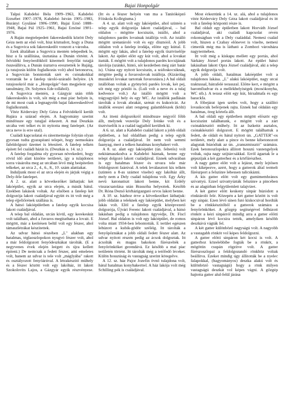2 Bajai Honpolgár
Talpsi Kabdebó Béla 1909–1963, Kabdebó Erzsébet 1907–1978, Kabdebó István 1905–1983, Burányi Gyuláné 1906–1990, Bajai Ernő 1888–1948, Bajai Pál 1925–1961, Bajai Ernőné 1901–1976.
A Baján megtelepedett fakereskedők között Dely Géza nem az első volt, hisz köztudott, hogy a Duna és a Sugovica sok fakereskedőt vonzott a városba.
Ezek általában a Sugovica mentén telepedtek le, hisz a fa szállítása, úsztatása a Dunán történt. A felvidéki fenyőerdőkből kitermelt fenyőfát tutajjá összeállítva, a Dunán úsztatva eresztették le Bajáig, (a tutajozás külön foglalkozás volt) ahol betonozva, a Sugovicán bonntották szét és csónakokkal vontatták be a fatelep tároló-száradó helyére. (A tutajosokról már a „Honpolgár"-ban megjelent egy tanulmány, Dr. Solymos Ede tollából).
A Sugovica mentén, a Gázgyár után több fakereskedés is volt, sőt még a mai piac helyén is, de mi most csak a legnagyobb bajai fakereskedővel foglalkozunk.
Vitéz Kéderváry Dely Géza a Felvidékről került Bajára a század elején. A hagyomány szerint mindössze egy tutajjal érkezett. A mai Deszkás utcába vett telket és itt nyitotta meg fatelepét. (Az utca neve is erre utal).
Családi kapcsolatai és rátermettsége folytán olyan gyorsan tudta gyarapítani telepét, hogy nemsokára fafeldolgozó üzemet is létesített. A fatelep telkén épített fel családi házát is. (Deszkás u. 14. sz.)
A fatelep forgalma oly gyorsan növekedett, hogy rövid idő alatt kinőtte területét, így a tulajdonos sorra vásárolta meg az utcában lévő még beépítetlen telkeket, az utca 2., 4., 6., 8., 10. szám alattiakat.
Induljunk most el az utca elején és járjuk végig a Dely-féle fatelepet.
A 2. sz. alatt a következőket láthatjuk: két lakóépület, egyik az utca elején, a másik hátul. Ezekben lakások voltak. Az elsőben a fatelep két dolgozója lakott családjával együtt és itt volt még a telep éjjeliőrének szállása is.
A hátsó lakóépületben a fatelep egyik kocsisa lakott családjával.
A telep bal oldalán, utcán kívül, egy kerekeskút volt található, ahol a fuvaros megitathatta a lovait. E mögött, már a kerítésen belül volt egy fészer, ahol támaszlétrákat készítettek.
Az udvar hátsó részében „L" alakban egy hatalmas, téglaoszlopokon nyugvó fészer volt, ahol a már feldolgozott fenyődeszkákat tárolták. (E a negyvenes évek elején leégett és újra kellett építeni.) De nemcsak a fedett fészer, ami emeletes volt, hanem az udvar is tele volt „máglyába" rakott és osztályozott fenyőárúval. A létrakészítő műhely és a fészer között volt egy lakóház, itt lakott Szokolovits Lajos, a Gázgyár egyik részvényese. (Itt és a fészer helyén van ma a Tanítóképző Főiskola Kollégiuma.)
A 4. sz. alatt volt egy lakóépület, ahol szintén a telep egyik dolgozója lakott családjával, – bal oldalon – mögötte kocsiszín, istálló, ahol a tulajdonos pardés lovainak istállója volt. Az istálló mögött szénatároló volt és egy disznóól. A jobb oldalon volt a fatelep irodája, előtte egy kúttal. E mögött egy lakás, ahol a fatelep egyik tisztviselője lakott. Az épület előtt egy kút volt, ahol a lovakat itatták. E mögött volt a tulajdonos pardés kocsijának tárolója (szánkó, hintó, sőt kezdetben még zárt batár is). Utána egy nyitott kocsiszín, a sráfoskocsiknak, mögötte pedig a fuvaroslovak istállója. (Kizárólag muraközi lovakat tartottak fuvarozásra.) A hal oldali istállóban voltak a gyönyörű pardés lovak, két pej, sőt még egy póniló is. (Luli volt a neve és a tulaj kedvence volt.) Az istálló mögött volt a trágyagyűjtő hely és egy WC. Az istállók padlásán tárolták a lovak abrakát, szénát és kukoricát. Az istállók ereszei alatt rengeteg galambfészek (költi) volt.
Az itteni dolgozókról mindössze négyről főbb állt, melynek vezetője Dely Irénke volt és a tisztviselők is a család tagjaiból kerültek ki.
A 6. sz. alatt a Kabdebó család lakott a jobb oldali épületben, a bal oldaliban pedig a telep egyik dolgozója a családjával. Itt nem volt semmi faanyag, mert a telken hatalmas konyhakert volt.
A 8. sz. alatt egy lakóépület (ún. feltetős) volt nekitámaszkodva a Kabdebó háznak, benne egy telepi dolgozó lakott családjával. Ennek udvarában is egy hatalmas fészer és utvara tele már feldolgozott faárúval. A telek leválasztott kis telkén (szintén a 8-as számot viselte) egy lakóház állt, mely nem a Dely család tulajdona volt. Egy Árky nevű katonatiszt lakott benne, kit Erdély visszacsatolása után Brassóba helyeztek. Később Dr. Róna Dezső körházigazgató orvos lakott benne.
A 10. sz. házhoz érve a következőket láthatjuk: jobb oldalán a teleknek egy lakóépület, melyben két lakás volt. Elöl a fatelep egyik középvezető dolgozója, Újvári Ferenc lakott családjával, a hátsó lakásban pedig a tulajdonos ügyvédje, Dr. Fiscl József. Bal oldalon is volt egy lakóépület, de romos volta miatt 1934-ben lebontották. E terület egészen lehúzott a kubik-gödör széléig. Itt tárolták a fenyőpőznákat a jobb oldali fedett fészer alatt. Az udvar nyitott részén pedig az ácsok dolgoztak. Itt ácsolták és magas bakokon fűrészelték a fenyőrönköket gerendává. Ez később a mai piac területén történt. Itt tárolták még a tetőfedő léceket. Külön hosszúság és vastagság szerint kötegelve.
A 12. sz. ház Pajor Jozefin övnő tulajdona volt, hátul hatalmas konyhakerttel. A ház lakója volt még Schilling pék is családjával.
Most érkeztünk a 14. sz. alá, ahol a tulajdonos vitéz Kéderváry Dely Géza lakott családjával és itt volt a fatelep központi része is.
Bal oldalt egy épületben lakott Horváth József családjával, aki családi kapcsolat révén rokonságban volt a Dely családdal. Nemesi család volt, hiszen a Czabay előnevet is viselte, nemesi címerük még ma is látható a Zombori városháza nagytermében.
Itt volt még a kiskapu mellett egy portás, ahol Sárkány József portás lakott. Az épület hátsó lakásában lakott Opra József családjával, aki a telep egyik dolgozója volt.
A jobb oldali, hatalmas lakóépület volt a tulajdonos lakása. „L" alakú lakóépület, nagy utcai traktussal, hátrafelé terasszal. Előtte kert, e mögött a baromfiudvar és a mellékhelyiségek (mosókonyha, WC stb.). A terasz előtt egy kút, birsalmafa és egy barackfa.
A főbejárat igen széles volt, hogy a szállító lovaskocsik beférjenek rajta. Ennek bal oldalán egy hatalmas, öreg körtefa állt.
A bal oldali egy épületben mögött először egy kocsiszínt találhatunk, e mögött volt a zárt csónakkészítő műhely. Itt az Iszkeitz asztalos, csónakkészítő dolgozott. E mögött találhattuk a fedett, de oldalt és hátul nyitott ún. „GATTER"-os területét, mely alatt a pince és benne kibetonozott alagutak húzódtak az ún. „transzmisszió" számára. Ezek betonoszlopokra állított hosszú vastengelyek voltak, rajta nagy szíjtárcsákkal. Erről ágaztak le a gépszíjak a két gatterhez és a körfűrészhez.
A nagy gatter előtt volt a lejárat, mely lejtősen volt kiképezve, azért, hogy a gatterok által termelt fűrészport a felszínre lehessen talicskázni.
A kis gatter előtt volt egy gumimembrános szívattyú. Ezzel szivattyúzták felszínre a pincében és az alagútban felgyülemlett talajvizet.
A két gatter előtt keskeny sínpár húzódott a rönktároló felé. Közepén a két gatter között is volt egy sínpár. Ezen lévő sínen futó kiskocsival hordták be a rönkkészítőből a gatterok számára a fenyőrönköket. A gőzgép segítségével felhúzott rönköt a kézi sínpárról mindig arra a gatter előtti sínpáron lévő kocsira tették, amelyiken később deszkává vágták fel.
A két gatter különböző nagyságú volt. A nagyobb a vastagabb rönköt vol képes feldolgozni.
A gatter előtti sínpáron két kocsi is volt. A gatterhoz közelebbibe fogták be a rönköt, a mögöttin csupán rögzítve volt. A gatter fűrészoszlopai a feldolgozandó rönkhöz voltak beállítva. Ezeket mindig úgy állították be a nyelec falapokkal, (hagyományos) deszka alakú volt és különböző vastagságú) hogy a rönk milyen vastagságú deszkát vol képes vágni. A gőzgép hajtotta gatter alul-felül járása